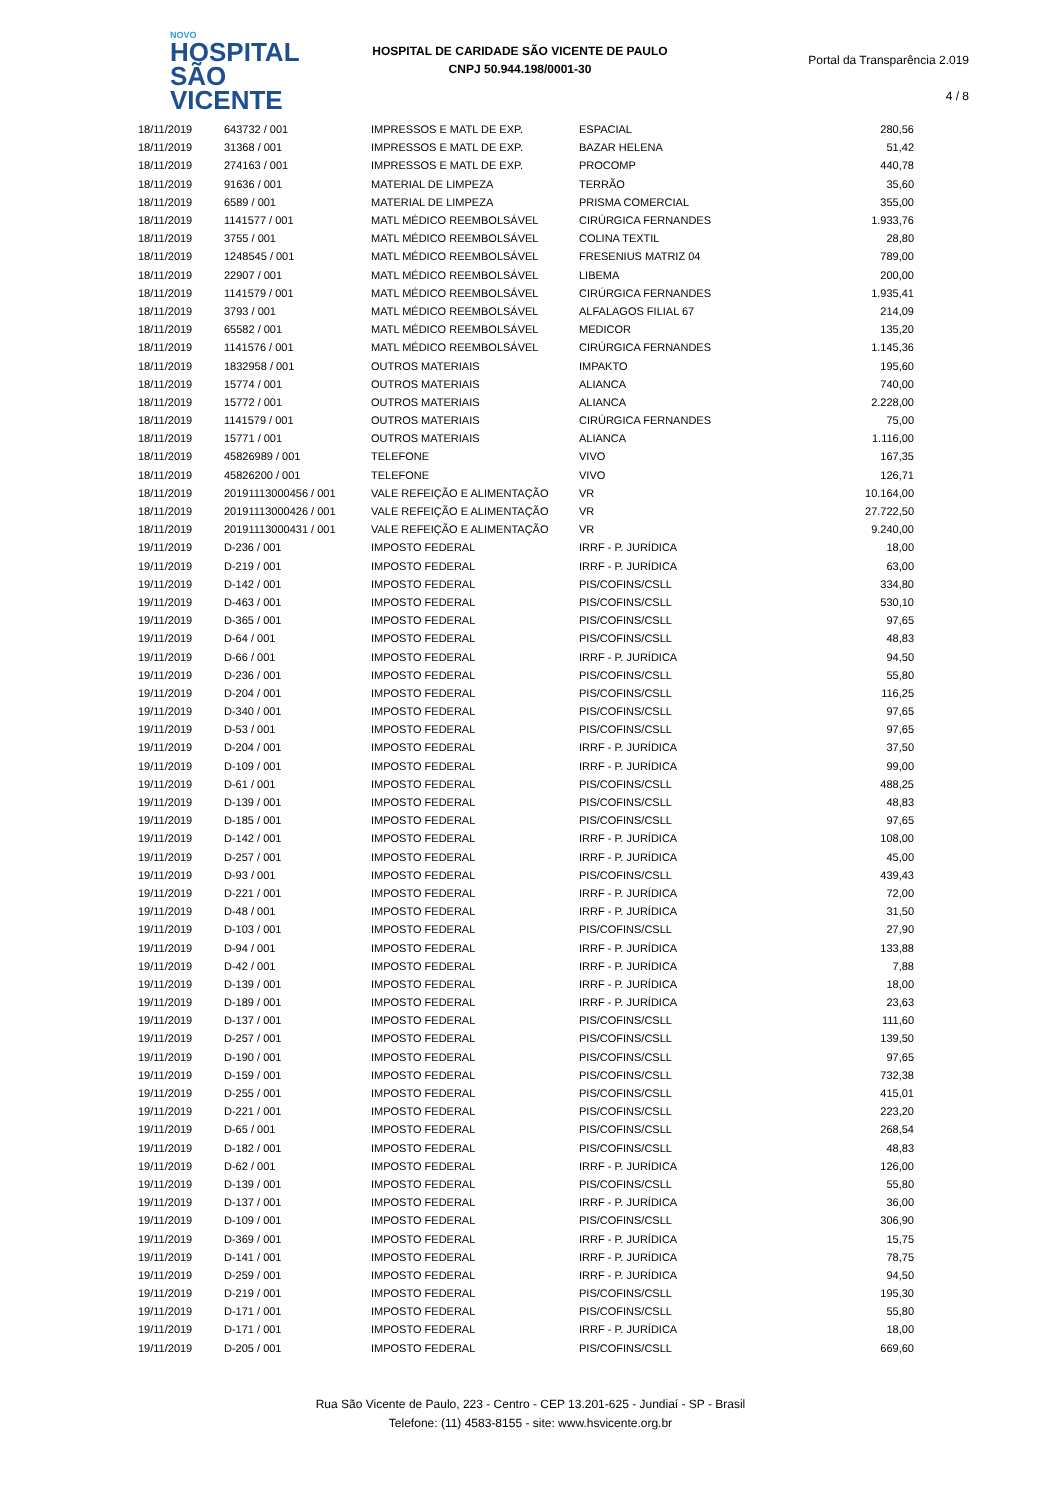NOVO
HOSPITAL
SÃO VICENTE
HOSPITAL DE CARIDADE SÃO VICENTE DE PAULO
CNPJ 50.944.198/0001-30
Portal da Transparência 2.019
4 / 8
| 18/11/2019 | 643732 / 001 | IMPRESSOS E MATL DE EXP. | ESPACIAL | 280,56 |
| 18/11/2019 | 31368 / 001 | IMPRESSOS E MATL DE EXP. | BAZAR HELENA | 51,42 |
| 18/11/2019 | 274163 / 001 | IMPRESSOS E MATL DE EXP. | PROCOMP | 440,78 |
| 18/11/2019 | 91636 / 001 | MATERIAL DE LIMPEZA | TERRÃO | 35,60 |
| 18/11/2019 | 6589 / 001 | MATERIAL DE LIMPEZA | PRISMA COMERCIAL | 355,00 |
| 18/11/2019 | 1141577 / 001 | MATL MÉDICO REEMBOLSÁVEL | CIRÚRGICA FERNANDES | 1.933,76 |
| 18/11/2019 | 3755 / 001 | MATL MÉDICO REEMBOLSÁVEL | COLINA TEXTIL | 28,80 |
| 18/11/2019 | 1248545 / 001 | MATL MÉDICO REEMBOLSÁVEL | FRESENIUS MATRIZ 04 | 789,00 |
| 18/11/2019 | 22907 / 001 | MATL MÉDICO REEMBOLSÁVEL | LIBEMA | 200,00 |
| 18/11/2019 | 1141579 / 001 | MATL MÉDICO REEMBOLSÁVEL | CIRÚRGICA FERNANDES | 1.935,41 |
| 18/11/2019 | 3793 / 001 | MATL MÉDICO REEMBOLSÁVEL | ALFALAGOS FILIAL 67 | 214,09 |
| 18/11/2019 | 65582 / 001 | MATL MÉDICO REEMBOLSÁVEL | MEDICOR | 135,20 |
| 18/11/2019 | 1141576 / 001 | MATL MÉDICO REEMBOLSÁVEL | CIRÚRGICA FERNANDES | 1.145,36 |
| 18/11/2019 | 1832958 / 001 | OUTROS MATERIAIS | IMPAKTO | 195,60 |
| 18/11/2019 | 15774 / 001 | OUTROS MATERIAIS | ALIANCA | 740,00 |
| 18/11/2019 | 15772 / 001 | OUTROS MATERIAIS | ALIANCA | 2.228,00 |
| 18/11/2019 | 1141579 / 001 | OUTROS MATERIAIS | CIRÚRGICA FERNANDES | 75,00 |
| 18/11/2019 | 15771 / 001 | OUTROS MATERIAIS | ALIANCA | 1.116,00 |
| 18/11/2019 | 45826989 / 001 | TELEFONE | VIVO | 167,35 |
| 18/11/2019 | 45826200 / 001 | TELEFONE | VIVO | 126,71 |
| 18/11/2019 | 20191113000456 / 001 | VALE REFEIÇÃO E ALIMENTAÇÃO | VR | 10.164,00 |
| 18/11/2019 | 20191113000426 / 001 | VALE REFEIÇÃO E ALIMENTAÇÃO | VR | 27.722,50 |
| 18/11/2019 | 20191113000431 / 001 | VALE REFEIÇÃO E ALIMENTAÇÃO | VR | 9.240,00 |
| 19/11/2019 | D-236 / 001 | IMPOSTO FEDERAL | IRRF - P. JURÍDICA | 18,00 |
| 19/11/2019 | D-219 / 001 | IMPOSTO FEDERAL | IRRF - P. JURÍDICA | 63,00 |
| 19/11/2019 | D-142 / 001 | IMPOSTO FEDERAL | PIS/COFINS/CSLL | 334,80 |
| 19/11/2019 | D-463 / 001 | IMPOSTO FEDERAL | PIS/COFINS/CSLL | 530,10 |
| 19/11/2019 | D-365 / 001 | IMPOSTO FEDERAL | PIS/COFINS/CSLL | 97,65 |
| 19/11/2019 | D-64 / 001 | IMPOSTO FEDERAL | PIS/COFINS/CSLL | 48,83 |
| 19/11/2019 | D-66 / 001 | IMPOSTO FEDERAL | IRRF - P. JURÍDICA | 94,50 |
| 19/11/2019 | D-236 / 001 | IMPOSTO FEDERAL | PIS/COFINS/CSLL | 55,80 |
| 19/11/2019 | D-204 / 001 | IMPOSTO FEDERAL | PIS/COFINS/CSLL | 116,25 |
| 19/11/2019 | D-340 / 001 | IMPOSTO FEDERAL | PIS/COFINS/CSLL | 97,65 |
| 19/11/2019 | D-53 / 001 | IMPOSTO FEDERAL | PIS/COFINS/CSLL | 97,65 |
| 19/11/2019 | D-204 / 001 | IMPOSTO FEDERAL | IRRF - P. JURÍDICA | 37,50 |
| 19/11/2019 | D-109 / 001 | IMPOSTO FEDERAL | IRRF - P. JURÍDICA | 99,00 |
| 19/11/2019 | D-61 / 001 | IMPOSTO FEDERAL | PIS/COFINS/CSLL | 488,25 |
| 19/11/2019 | D-139 / 001 | IMPOSTO FEDERAL | PIS/COFINS/CSLL | 48,83 |
| 19/11/2019 | D-185 / 001 | IMPOSTO FEDERAL | PIS/COFINS/CSLL | 97,65 |
| 19/11/2019 | D-142 / 001 | IMPOSTO FEDERAL | IRRF - P. JURÍDICA | 108,00 |
| 19/11/2019 | D-257 / 001 | IMPOSTO FEDERAL | IRRF - P. JURÍDICA | 45,00 |
| 19/11/2019 | D-93 / 001 | IMPOSTO FEDERAL | PIS/COFINS/CSLL | 439,43 |
| 19/11/2019 | D-221 / 001 | IMPOSTO FEDERAL | IRRF - P. JURÍDICA | 72,00 |
| 19/11/2019 | D-48 / 001 | IMPOSTO FEDERAL | IRRF - P. JURÍDICA | 31,50 |
| 19/11/2019 | D-103 / 001 | IMPOSTO FEDERAL | PIS/COFINS/CSLL | 27,90 |
| 19/11/2019 | D-94 / 001 | IMPOSTO FEDERAL | IRRF - P. JURÍDICA | 133,88 |
| 19/11/2019 | D-42 / 001 | IMPOSTO FEDERAL | IRRF - P. JURÍDICA | 7,88 |
| 19/11/2019 | D-139 / 001 | IMPOSTO FEDERAL | IRRF - P. JURÍDICA | 18,00 |
| 19/11/2019 | D-189 / 001 | IMPOSTO FEDERAL | IRRF - P. JURÍDICA | 23,63 |
| 19/11/2019 | D-137 / 001 | IMPOSTO FEDERAL | PIS/COFINS/CSLL | 111,60 |
| 19/11/2019 | D-257 / 001 | IMPOSTO FEDERAL | PIS/COFINS/CSLL | 139,50 |
| 19/11/2019 | D-190 / 001 | IMPOSTO FEDERAL | PIS/COFINS/CSLL | 97,65 |
| 19/11/2019 | D-159 / 001 | IMPOSTO FEDERAL | PIS/COFINS/CSLL | 732,38 |
| 19/11/2019 | D-255 / 001 | IMPOSTO FEDERAL | PIS/COFINS/CSLL | 415,01 |
| 19/11/2019 | D-221 / 001 | IMPOSTO FEDERAL | PIS/COFINS/CSLL | 223,20 |
| 19/11/2019 | D-65 / 001 | IMPOSTO FEDERAL | PIS/COFINS/CSLL | 268,54 |
| 19/11/2019 | D-182 / 001 | IMPOSTO FEDERAL | PIS/COFINS/CSLL | 48,83 |
| 19/11/2019 | D-62 / 001 | IMPOSTO FEDERAL | IRRF - P. JURÍDICA | 126,00 |
| 19/11/2019 | D-139 / 001 | IMPOSTO FEDERAL | PIS/COFINS/CSLL | 55,80 |
| 19/11/2019 | D-137 / 001 | IMPOSTO FEDERAL | IRRF - P. JURÍDICA | 36,00 |
| 19/11/2019 | D-109 / 001 | IMPOSTO FEDERAL | PIS/COFINS/CSLL | 306,90 |
| 19/11/2019 | D-369 / 001 | IMPOSTO FEDERAL | IRRF - P. JURÍDICA | 15,75 |
| 19/11/2019 | D-141 / 001 | IMPOSTO FEDERAL | IRRF - P. JURÍDICA | 78,75 |
| 19/11/2019 | D-259 / 001 | IMPOSTO FEDERAL | IRRF - P. JURÍDICA | 94,50 |
| 19/11/2019 | D-219 / 001 | IMPOSTO FEDERAL | PIS/COFINS/CSLL | 195,30 |
| 19/11/2019 | D-171 / 001 | IMPOSTO FEDERAL | PIS/COFINS/CSLL | 55,80 |
| 19/11/2019 | D-171 / 001 | IMPOSTO FEDERAL | IRRF - P. JURÍDICA | 18,00 |
| 19/11/2019 | D-205 / 001 | IMPOSTO FEDERAL | PIS/COFINS/CSLL | 669,60 |
Rua São Vicente de Paulo, 223 - Centro - CEP 13.201-625 - Jundiaí - SP - Brasil
Telefone: (11) 4583-8155 - site: www.hsvicente.org.br